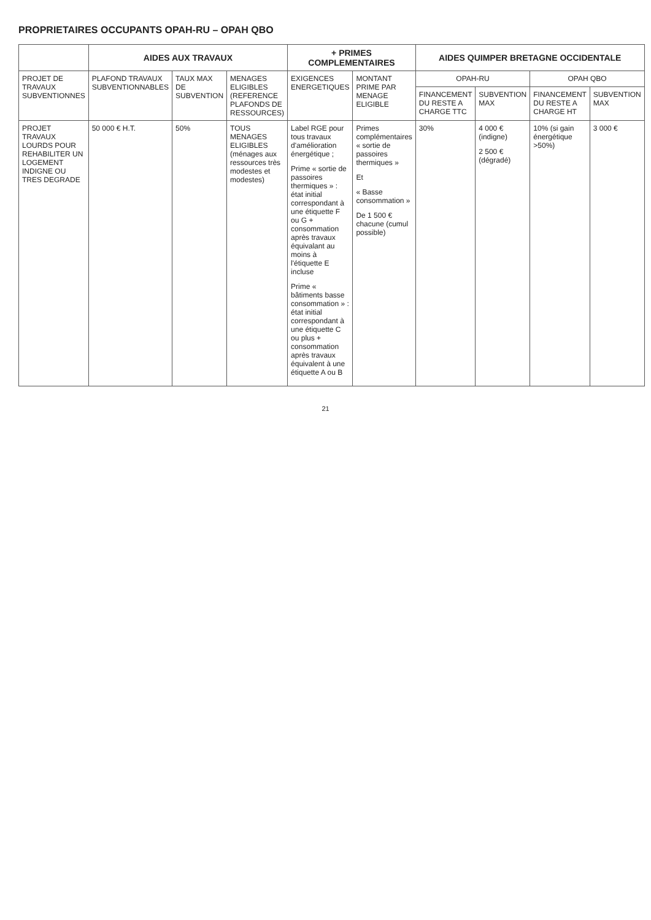PROPRIETAIRES OCCUPANTS OPAH-RU – OPAH QBO
| | AIDES AUX TRAVAUX | | | + PRIMES COMPLEMENTAIRES | | AIDES QUIMPER BRETAGNE OCCIDENTALE | | | |
| --- | --- | --- | --- | --- | --- | --- | --- | --- | --- |
| PROJET DE TRAVAUX SUBVENTIONNES | PLAFOND TRAVAUX SUBVENTIONNABLES | TAUX MAX DE SUBVENTION | MENAGES ELIGIBLES (REFERENCE PLAFONDS DE RESSOURCES) | EXIGENCES ENERGETIQUES | MONTANT PRIME PAR MENAGE ELIGIBLE | OPAH-RU | | OPAH QBO | |
| | | | | | | FINANCEMENT DU RESTE A CHARGE TTC | SUBVENTION MAX | FINANCEMENT DU RESTE A CHARGE HT | SUBVENTION MAX |
| PROJET TRAVAUX LOURDS POUR REHABILITER UN LOGEMENT INDIGNE OU TRES DEGRADE | 50 000 € H.T. | 50% | TOUS MENAGES ELIGIBLES (ménages aux ressources très modestes et modestes) | Label RGE pour tous travaux d'amélioration énergétique ; Prime « sortie de passoires thermiques » : état initial correspondant à une étiquette F ou G + consommation après travaux équivalant au moins à l'étiquette E incluse Prime « bâtiments basse consommation » : état initial correspondant à une étiquette C ou plus + consommation après travaux équivalent à une étiquette A ou B | Primes complémentaires « sortie de passoires thermiques » Et « Basse consommation » De 1 500 € chacune (cumul possible) | 30% | 4 000 € (indigne) 2 500 € (dégradé) | 10% (si gain énergétique >50%) | 3 000 € |
21